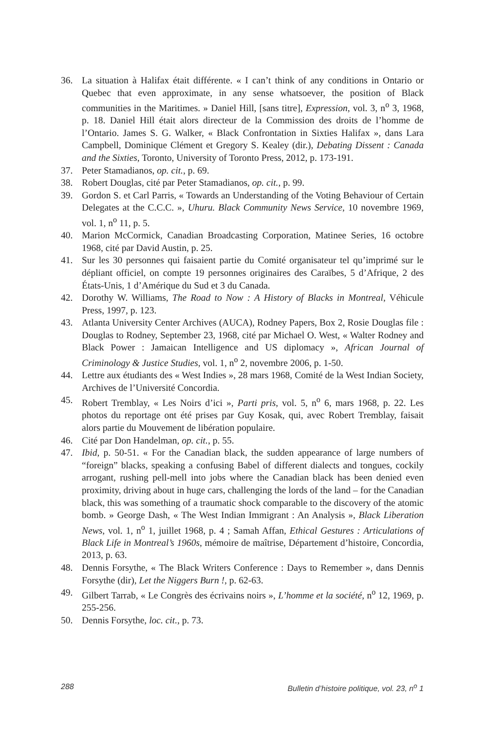36. La situation à Halifax était différente. « I can’t think of any conditions in Ontario or Quebec that even approximate, in any sense whatsoever, the position of Black communities in the Maritimes. » Daniel Hill, [sans titre], Expression, vol. 3, n<sup>o</sup> 3, 1968, p. 18. Daniel Hill était alors directeur de la Commission des droits de l’homme de l’Ontario. James S. G. Walker, « Black Confrontation in Sixties Halifax », dans Lara Campbell, Dominique Clément et Gregory S. Kealey (dir.), Debating Dissent : Canada and the Sixties, Toronto, University of Toronto Press, 2012, p. 173-191.
37. Peter Stamadianos, op. cit., p. 69.
38. Robert Douglas, cité par Peter Stamadianos, op. cit., p. 99.
39. Gordon S. et Carl Parris, « Towards an Understanding of the Voting Behaviour of Certain Delegates at the C.C.C. », Uhuru. Black Community News Service, 10 novembre 1969, vol. 1, n<sup>o</sup> 11, p. 5.
40. Marion McCormick, Canadian Broadcasting Corporation, Matinee Series, 16 octobre 1968, cité par David Austin, p. 25.
41. Sur les 30 personnes qui faisaient partie du Comité organisateur tel qu’imprimé sur le dépliant officiel, on compte 19 personnes originaires des Caraïbes, 5 d’Afrique, 2 des États-Unis, 1 d’Amérique du Sud et 3 du Canada.
42. Dorothy W. Williams, The Road to Now : A History of Blacks in Montreal, Véhicule Press, 1997, p. 123.
43. Atlanta University Center Archives (AUCA), Rodney Papers, Box 2, Rosie Douglas file : Douglas to Rodney, September 23, 1968, cité par Michael O. West, « Walter Rodney and Black Power : Jamaican Intelligence and US diplomacy », African Journal of Criminology & Justice Studies, vol. 1, n<sup>o</sup> 2, novembre 2006, p. 1-50.
44. Lettre aux étudiants des « West Indies », 28 mars 1968, Comité de la West Indian Society, Archives de l’Université Concordia.
45. Robert Tremblay, « Les Noirs d’ici », Parti pris, vol. 5, n<sup>o</sup> 6, mars 1968, p. 22. Les photos du reportage ont été prises par Guy Kosak, qui, avec Robert Tremblay, faisait alors partie du Mouvement de libération populaire.
46. Cité par Don Handelman, op. cit., p. 55.
47. Ibid, p. 50-51. « For the Canadian black, the sudden appearance of large numbers of “foreign” blacks, speaking a confusing Babel of different dialects and tongues, cockily arrogant, rushing pell-mell into jobs where the Canadian black has been denied even proximity, driving about in huge cars, challenging the lords of the land – for the Canadian black, this was something of a traumatic shock comparable to the discovery of the atomic bomb. » George Dash, « The West Indian Immigrant : An Analysis », Black Liberation News, vol. 1, n<sup>o</sup> 1, juillet 1968, p. 4 ; Samah Affan, Ethical Gestures : Articulations of Black Life in Montreal’s 1960s, mémoire de maîtrise, Département d’histoire, Concordia, 2013, p. 63.
48. Dennis Forsythe, « The Black Writers Conference : Days to Remember », dans Dennis Forsythe (dir), Let the Niggers Burn !, p. 62-63.
49. Gilbert Tarrab, « Le Congrès des écrivains noirs », L’homme et la société, n<sup>o</sup> 12, 1969, p. 255-256.
50. Dennis Forsythe, loc. cit., p. 73.
288 Bulletin d’histoire politique, vol. 23, n<sup>o</sup> 1